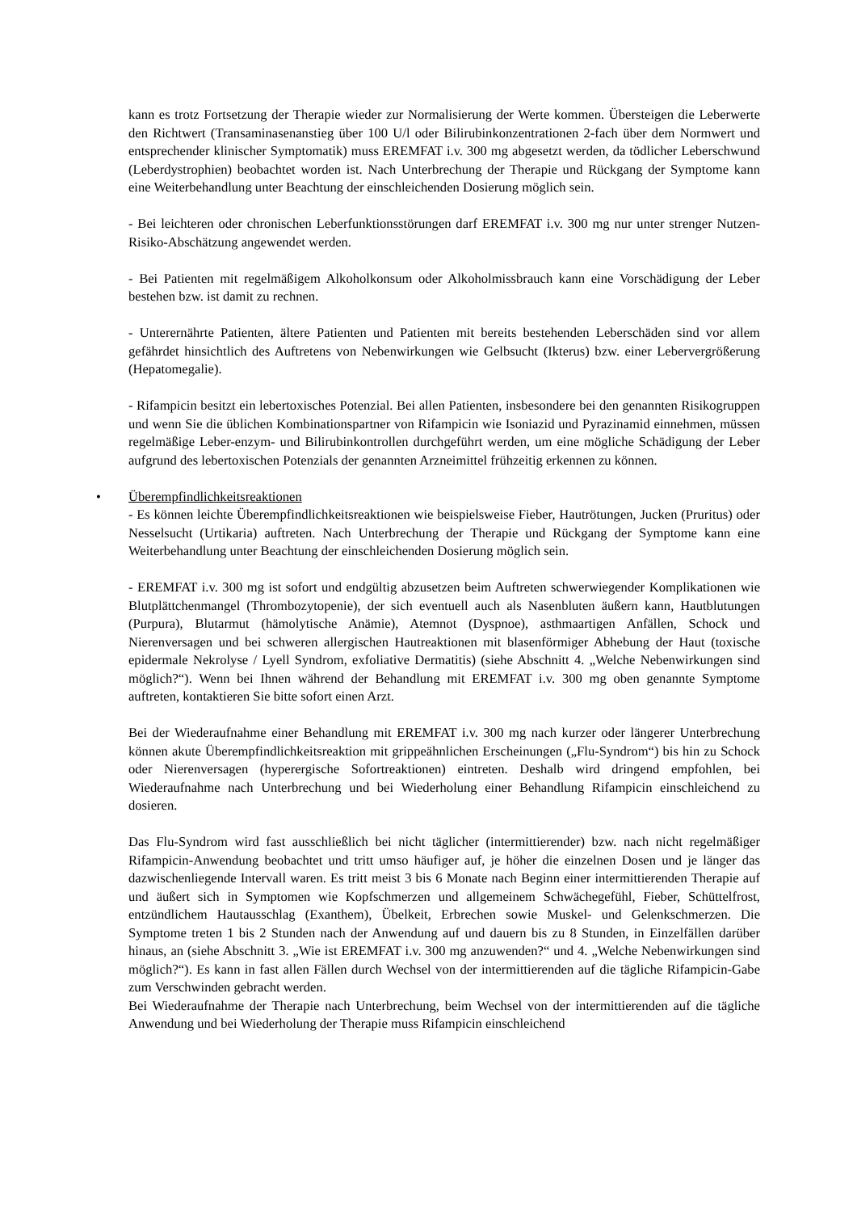kann es trotz Fortsetzung der Therapie wieder zur Normalisierung der Werte kommen. Übersteigen die Leberwerte den Richtwert (Transaminasenanstieg über 100 U/l oder Bilirubinkonzentrationen 2-fach über dem Normwert und entsprechender klinischer Symptomatik) muss EREMFAT i.v. 300 mg abgesetzt werden, da tödlicher Leberschwund (Leberdystrophien) beobachtet worden ist. Nach Unterbrechung der Therapie und Rückgang der Symptome kann eine Weiterbehandlung unter Beachtung der einschleichenden Dosierung möglich sein.
- Bei leichteren oder chronischen Leberfunktionsstörungen darf EREMFAT i.v. 300 mg nur unter strenger Nutzen-Risiko-Abschätzung angewendet werden.
- Bei Patienten mit regelmäßigem Alkoholkonsum oder Alkoholmissbrauch kann eine Vorschädigung der Leber bestehen bzw. ist damit zu rechnen.
- Unterernährte Patienten, ältere Patienten und Patienten mit bereits bestehenden Leberschäden sind vor allem gefährdet hinsichtlich des Auftretens von Nebenwirkungen wie Gelbsucht (Ikterus) bzw. einer Lebervergrößerung (Hepatomegalie).
- Rifampicin besitzt ein lebertoxisches Potenzial. Bei allen Patienten, insbesondere bei den genannten Risikogruppen und wenn Sie die üblichen Kombinationspartner von Rifampicin wie Isoniazid und Pyrazinamid einnehmen, müssen regelmäßige Leber-enzym- und Bilirubinkontrollen durchgeführt werden, um eine mögliche Schädigung der Leber aufgrund des lebertoxischen Potenzials der genannten Arzneimittel frühzeitig erkennen zu können.
•
Überempfindlichkeitsreaktionen
- Es können leichte Überempfindlichkeitsreaktionen wie beispielsweise Fieber, Hautrötungen, Jucken (Pruritus) oder Nesselsucht (Urtikaria) auftreten. Nach Unterbrechung der Therapie und Rückgang der Symptome kann eine Weiterbehandlung unter Beachtung der einschleichenden Dosierung möglich sein.
- EREMFAT i.v. 300 mg ist sofort und endgültig abzusetzen beim Auftreten schwerwiegender Komplikationen wie Blutplättchenmangel (Thrombozytopenie), der sich eventuell auch als Nasenbluten äußern kann, Hautblutungen (Purpura), Blutarmut (hämolytische Anämie), Atemnot (Dyspnoe), asthmaartigen Anfällen, Schock und Nierenversagen und bei schweren allergischen Hautreaktionen mit blasenförmiger Abhebung der Haut (toxische epidermale Nekrolyse / Lyell Syndrom, exfoliative Dermatitis) (siehe Abschnitt 4. „Welche Nebenwirkungen sind möglich?“). Wenn bei Ihnen während der Behandlung mit EREMFAT i.v. 300 mg oben genannte Symptome auftreten, kontaktieren Sie bitte sofort einen Arzt.
Bei der Wiederaufnahme einer Behandlung mit EREMFAT i.v. 300 mg nach kurzer oder längerer Unterbrechung können akute Überempfindlichkeitsreaktion mit grippeähnlichen Erscheinungen („Flu-Syndrom“) bis hin zu Schock oder Nierenversagen (hyperergische Sofortreaktionen) eintreten. Deshalb wird dringend empfohlen, bei Wiederaufnahme nach Unterbrechung und bei Wiederholung einer Behandlung Rifampicin einschleichend zu dosieren.
Das Flu-Syndrom wird fast ausschließlich bei nicht täglicher (intermittierender) bzw. nach nicht regelmäßiger Rifampicin-Anwendung beobachtet und tritt umso häufiger auf, je höher die einzelnen Dosen und je länger das dazwischenliegende Intervall waren. Es tritt meist 3 bis 6 Monate nach Beginn einer intermittierenden Therapie auf und äußert sich in Symptomen wie Kopfschmerzen und allgemeinem Schwächegefühl, Fieber, Schüttelfrost, entzündlichem Hautausschlag (Exanthem), Übelkeit, Erbrechen sowie Muskel- und Gelenkschmerzen. Die Symptome treten 1 bis 2 Stunden nach der Anwendung auf und dauern bis zu 8 Stunden, in Einzelfällen darüber hinaus, an (siehe Abschnitt 3. „Wie ist EREMFAT i.v. 300 mg anzuwenden?“ und 4. „Welche Nebenwirkungen sind möglich?“). Es kann in fast allen Fällen durch Wechsel von der intermittierenden auf die tägliche Rifampicin-Gabe zum Verschwinden gebracht werden.
Bei Wiederaufnahme der Therapie nach Unterbrechung, beim Wechsel von der intermittierenden auf die tägliche Anwendung und bei Wiederholung der Therapie muss Rifampicin einschleichend